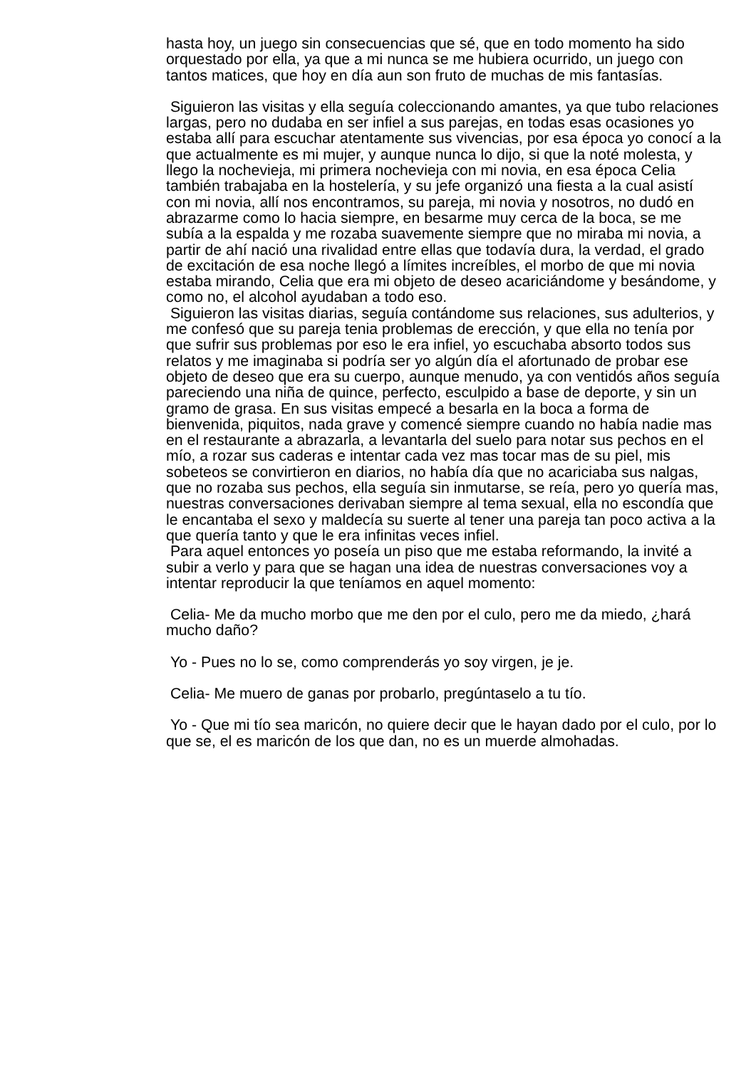hasta hoy, un juego sin consecuencias que sé, que en todo momento ha sido orquestado por ella, ya que a mi nunca se me hubiera ocurrido, un juego con tantos matices, que hoy en día aun son fruto de muchas de mis fantasías.
Siguieron las visitas y ella seguía coleccionando amantes, ya que tubo relaciones largas, pero no dudaba en ser infiel a sus parejas, en todas esas ocasiones yo estaba allí para escuchar atentamente sus vivencias, por esa época yo conocí a la que actualmente es mi mujer, y aunque nunca lo dijo, si que la noté molesta, y llego la nochevieja, mi primera nochevieja con mi novia, en esa época Celia también trabajaba en la hostelería, y su jefe organizó una fiesta a la cual asistí con mi novia, allí nos encontramos, su pareja, mi novia y nosotros, no dudó en abrazarme como lo hacia siempre, en besarme muy cerca de la boca, se me subía a la espalda y me rozaba suavemente siempre que no miraba mi novia, a partir de ahí nació una rivalidad entre ellas que todavía dura, la verdad, el grado de excitación de esa noche llegó a límites increíbles, el morbo de que mi novia estaba mirando, Celia que era mi objeto de deseo acariciándome y besándome, y como no, el alcohol ayudaban a todo eso.
Siguieron las visitas diarias, seguía contándome sus relaciones, sus adulterios, y me confesó que su pareja tenia problemas de erección, y que ella no tenía por que sufrir sus problemas por eso le era infiel, yo escuchaba absorto todos sus relatos y me imaginaba si podría ser yo algún día el afortunado de probar ese objeto de deseo que era su cuerpo, aunque menudo, ya con ventidós años seguía pareciendo una niña de quince, perfecto, esculpido a base de deporte, y sin un gramo de grasa. En sus visitas empecé a besarla en la boca a forma de bienvenida, piquitos, nada grave y comencé siempre cuando no había nadie mas en el restaurante a abrazarla, a levantarla del suelo para notar sus pechos en el mío, a rozar sus caderas e intentar cada vez mas tocar mas de su piel, mis sobeteos se convirtieron en diarios, no había día que no acariciaba sus nalgas, que no rozaba sus pechos, ella seguía sin inmutarse, se reía, pero yo quería mas, nuestras conversaciones derivaban siempre al tema sexual, ella no escondía que le encantaba el sexo y maldecía su suerte al tener una pareja tan poco activa a la que quería tanto y que le era infinitas veces infiel.
Para aquel entonces yo poseía un piso que me estaba reformando, la invité a subir a verlo y para que se hagan una idea de nuestras conversaciones voy a intentar reproducir la que teníamos en aquel momento:
Celia- Me da mucho morbo que me den por el culo, pero me da miedo, ¿hará mucho daño?
Yo - Pues no lo se, como comprenderás yo soy virgen, je je.
Celia- Me muero de ganas por probarlo, pregúntaselo a tu tío.
Yo - Que mi tío sea maricón, no quiere decir que le hayan dado por el culo, por lo que se, el es maricón de los que dan, no es un muerde almohadas.